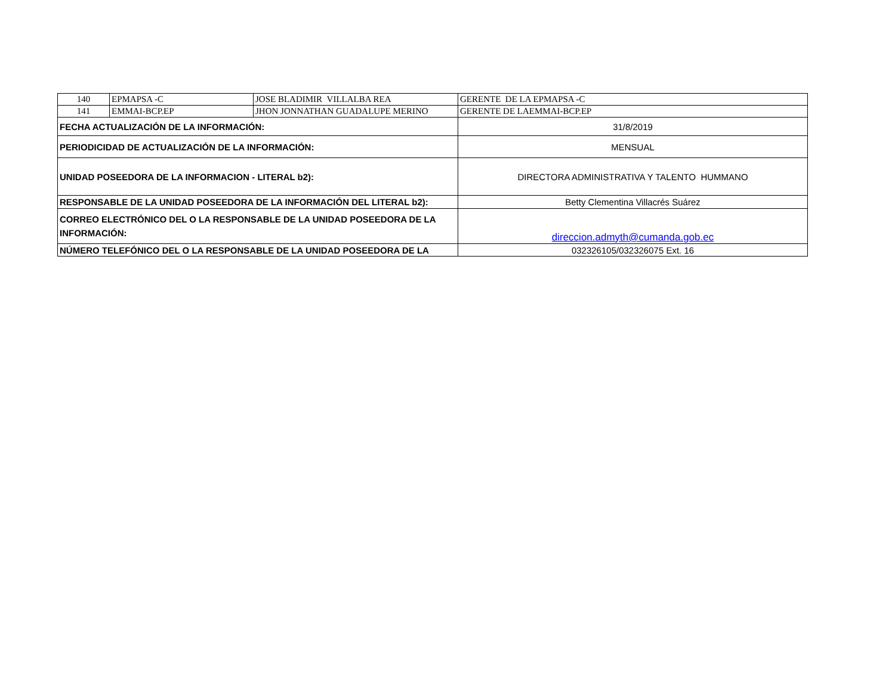| 140 | EPMAPSA -C | JOSE BLADIMIR VILLALBA REA | GERENTE DE LA EPMAPSA -C |
| 141 | EMMAI-BCP.EP | JHON JONNATHAN GUADALUPE MERINO | GERENTE DE LAEMMAI-BCP.EP |
| FECHA ACTUALIZACIÓN DE LA INFORMACIÓN: | | | 31/8/2019 |
| PERIODICIDAD DE ACTUALIZACIÓN DE LA INFORMACIÓN: | | | MENSUAL |
| UNIDAD POSEEDORA DE LA INFORMACION - LITERAL b2): | | | DIRECTORA ADMINISTRATIVA Y TALENTO HUMMANO |
| RESPONSABLE DE LA UNIDAD POSEEDORA DE LA INFORMACIÓN DEL LITERAL b2): | | | Betty Clementina Villacrés Suárez |
| CORREO ELECTRÓNICO DEL O LA RESPONSABLE DE LA UNIDAD POSEEDORA DE LA INFORMACIÓN: | | | direccion.admyth@cumanda.gob.ec |
| NÚMERO TELEFÓNICO DEL O LA RESPONSABLE DE LA UNIDAD POSEEDORA DE LA | | | 032326105/032326075 Ext. 16 |